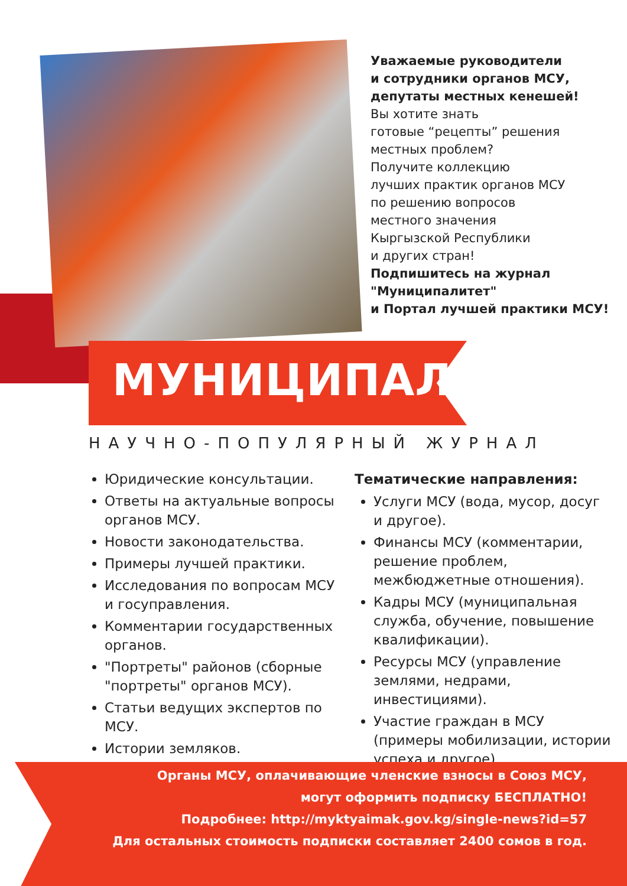Уважаемые руководители
и сотрудники органов МСУ,
депутаты местных кенешей!
Вы хотите знать
готовые “рецепты” решения
местных проблем?
Получите коллекцию
лучших практик органов МСУ
по решению вопросов
местного значения
Кыргызской Республики
и других стран!
Подпишитесь на журнал
"Муниципалитет"
и Портал лучшей практики МСУ!
МУНИЦИПАЛИТЕТ
НАУЧНО-ПОПУЛЯРНЫЙ ЖУРНАЛ
Юридические консультации.
Ответы на актуальные вопросы органов МСУ.
Новости законодательства.
Примеры лучшей практики.
Исследования по вопросам МСУ и госуправления.
Комментарии государственных органов.
"Портреты" районов (сборные "портреты" органов МСУ).
Статьи ведущих экспертов по МСУ.
Истории земляков.
Тематические направления:
Услуги МСУ (вода, мусор, досуг и другое).
Финансы МСУ (комментарии, решение проблем, межбюджетные отношения).
Кадры МСУ (муниципальная служба, обучение, повышение квалификации).
Ресурсы МСУ (управление землями, недрами, инвестициями).
Участие граждан в МСУ (примеры мобилизации, истории успеха и другое).
Органы МСУ, оплачивающие членские взносы в Союз МСУ,
могут оформить подписку БЕСПЛАТНО!
Подробнее: http://myktyaimak.gov.kg/single-news?id=57
Для остальных стоимость подписки составляет 2400 сомов в год.